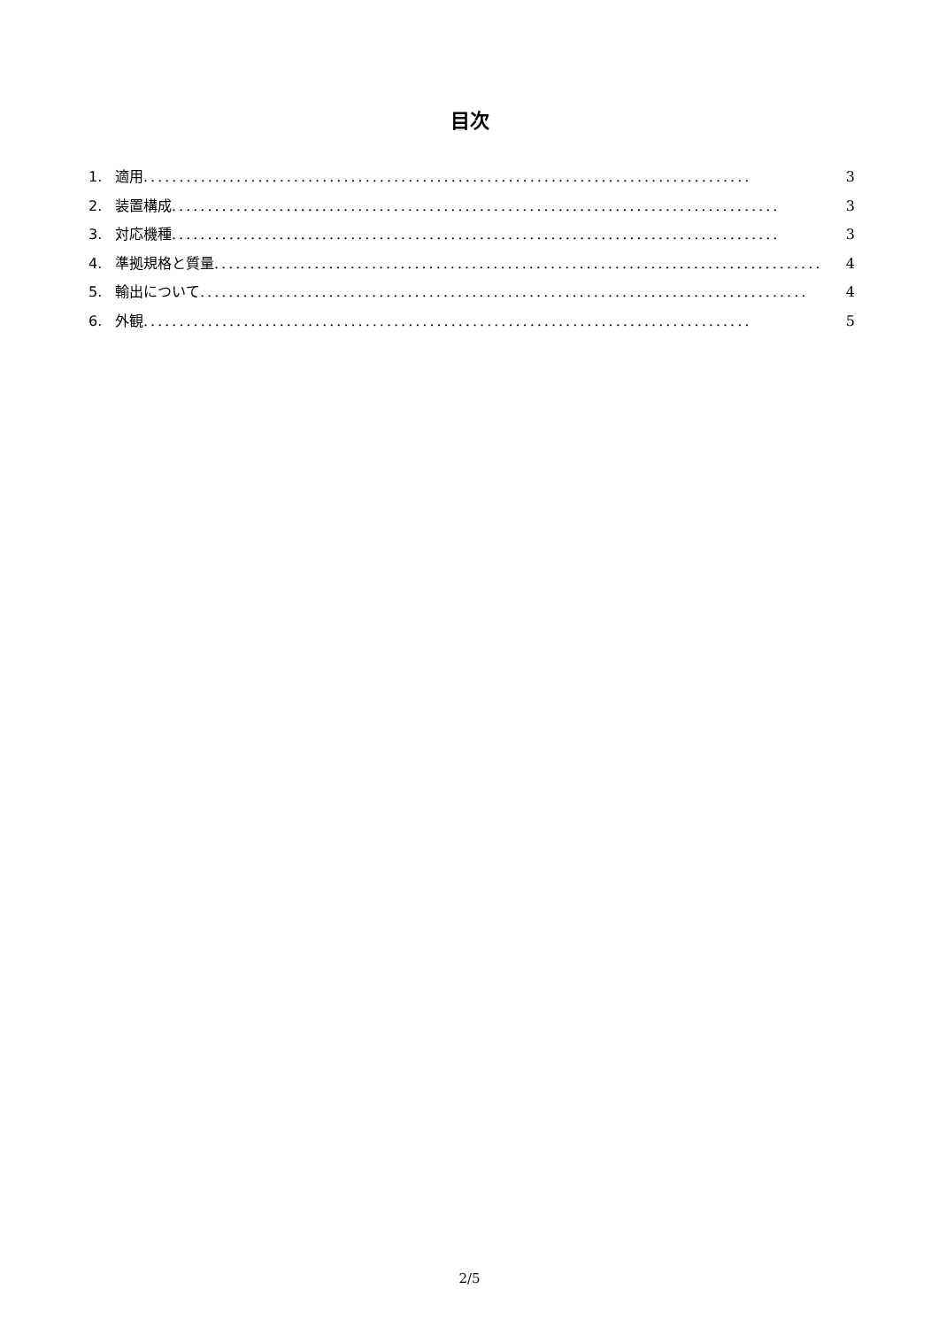目次
1. 適用..................................................................................... 3
2. 装置構成..................................................................................... 3
3. 対応機種..................................................................................... 3
4. 準拠規格と質量..................................................................................... 4
5. 輸出について..................................................................................... 4
6. 外観..................................................................................... 5
2/5